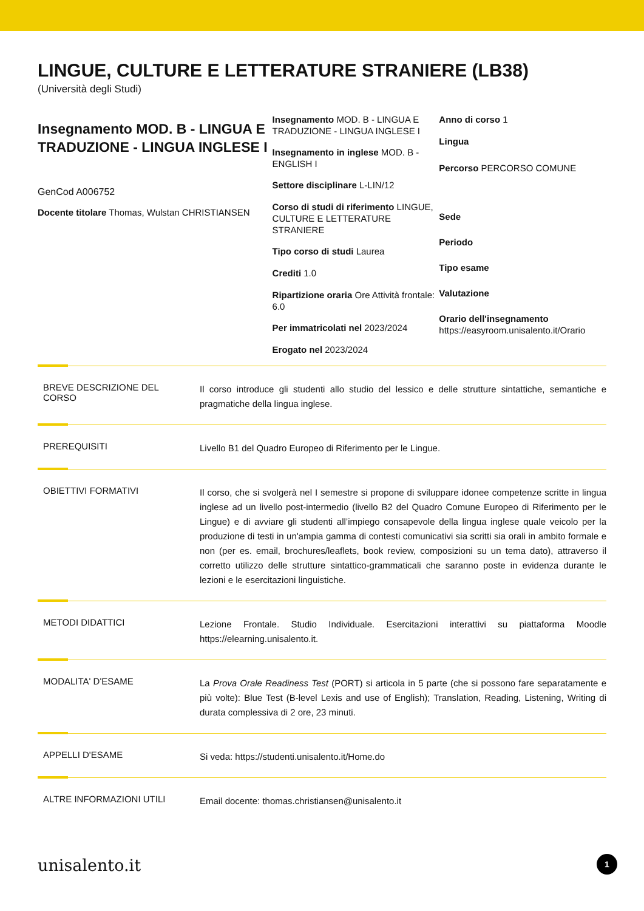LINGUE, CULTURE E LETTERATURE STRANIERE (LB38)
(Università degli Studi)
Insegnamento MOD. B - LINGUA E TRADUZIONE - LINGUA INGLESE I
GenCod A006752
Docente titolare Thomas, Wulstan CHRISTIANSEN
Insegnamento MOD. B - LINGUA E TRADUZIONE - LINGUA INGLESE I
Insegnamento in inglese MOD. B - ENGLISH I
Settore disciplinare L-LIN/12
Corso di studi di riferimento LINGUE, CULTURE E LETTERATURE STRANIERE
Tipo corso di studi Laurea
Crediti 1.0
Ripartizione oraria Ore Attività frontale: 6.0
Per immatricolati nel 2023/2024
Erogato nel 2023/2024
Anno di corso 1
Lingua
Percorso PERCORSO COMUNE
Sede
Periodo
Tipo esame
Valutazione
Orario dell'insegnamento
https://easyroom.unisalento.it/Orario
BREVE DESCRIZIONE DEL CORSO
Il corso introduce gli studenti allo studio del lessico e delle strutture sintattiche, semantiche e pragmatiche della lingua inglese.
PREREQUISITI
Livello B1 del Quadro Europeo di Riferimento per le Lingue.
OBIETTIVI FORMATIVI
Il corso, che si svolgerà nel I semestre si propone di sviluppare idonee competenze scritte in lingua inglese ad un livello post-intermedio (livello B2 del Quadro Comune Europeo di Riferimento per le Lingue) e di avviare gli studenti all’impiego consapevole della lingua inglese quale veicolo per la produzione di testi in un'ampia gamma di contesti comunicativi sia scritti sia orali in ambito formale e non (per es. email, brochures/leaflets, book review, composizioni su un tema dato), attraverso il corretto utilizzo delle strutture sintattico-grammaticali che saranno poste in evidenza durante le lezioni e le esercitazioni linguistiche.
METODI DIDATTICI
Lezione Frontale. Studio Individuale. Esercitazioni interattivi su piattaforma Moodle https://elearning.unisalento.it.
MODALITA' D'ESAME
La Prova Orale Readiness Test (PORT) si articola in 5 parte (che si possono fare separatamente e più volte): Blue Test (B-level Lexis and use of English); Translation, Reading, Listening, Writing di durata complessiva di 2 ore, 23 minuti.
APPELLI D'ESAME
Si veda: https://studenti.unisalento.it/Home.do
ALTRE INFORMAZIONI UTILI
Email docente: thomas.christiansen@unisalento.it
unisalento.it 1